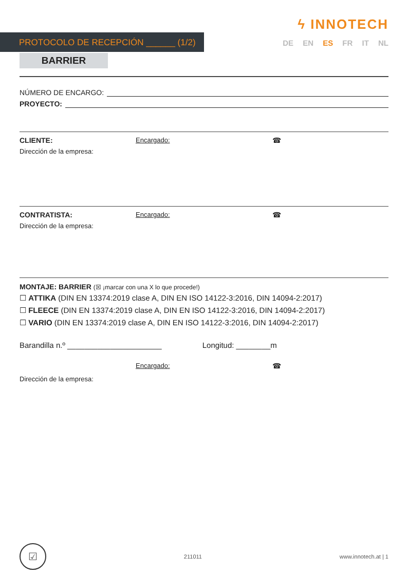ϟ INNOTECH
PROTOCOLO DE RECEPCIÓN ______ (1/2)
DE EN ES FR IT NL
BARRIER
NÚMERO DE ENCARGO:
PROYECTO:
CLIENTE: Encargado: ☎
Dirección de la empresa:
CONTRATISTA: Encargado: ☎
Dirección de la empresa:
MONTAJE: BARRIER (☒ ¡marcar con una X lo que procede!)
☐ ATTIKA (DIN EN 13374:2019 clase A, DIN EN ISO 14122-3:2016, DIN 14094-2:2017)
☐ FLEECE (DIN EN 13374:2019 clase A, DIN EN ISO 14122-3:2016, DIN 14094-2:2017)
☐ VARIO (DIN EN 13374:2019 clase A, DIN EN ISO 14122-3:2016, DIN 14094-2:2017)
Barandilla n.º ______________________ Longitud: ________m
Encargado: ☎
Dirección de la empresa:
☑
211011 www.innotech.at | 1